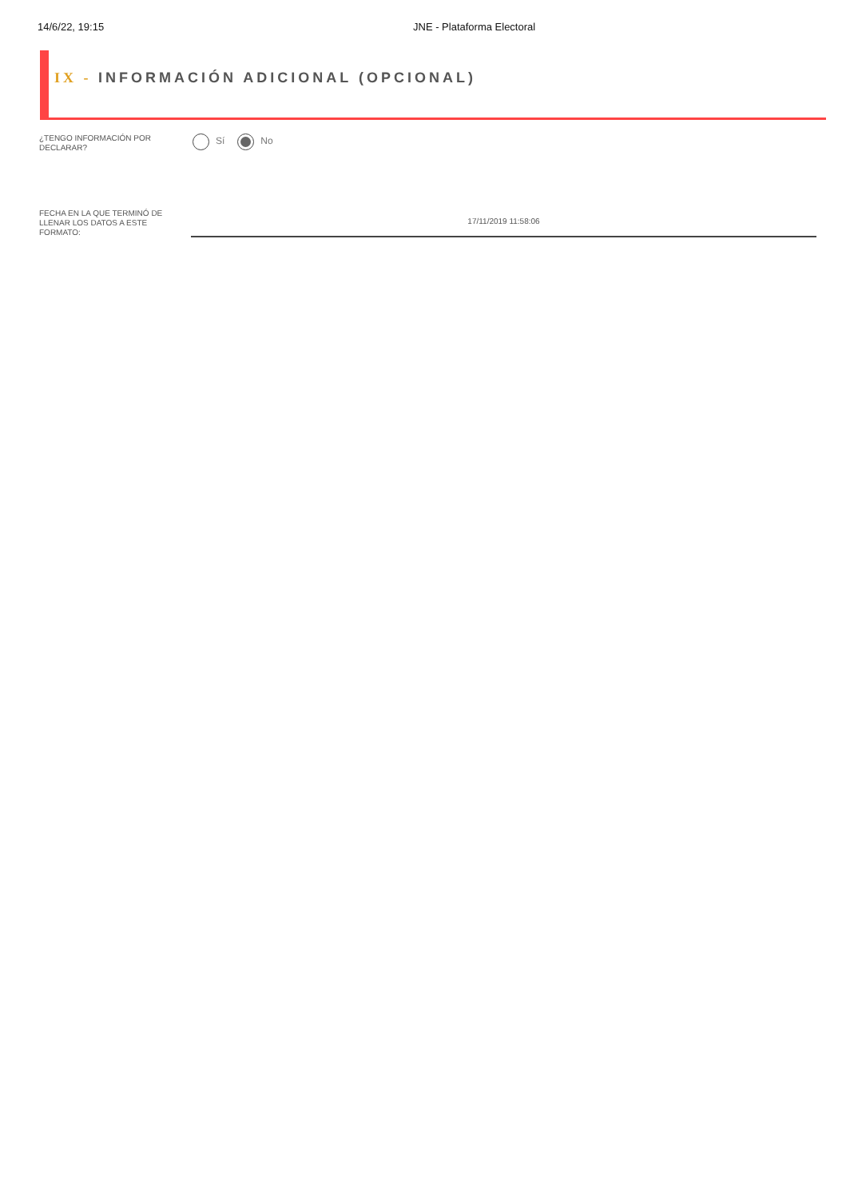14/6/22, 19:15 JNE - Plataforma Electoral
IX - INFORMACIÓN ADICIONAL (OPCIONAL)
¿TENGO INFORMACIÓN POR DECLARAR?
Sí No
FECHA EN LA QUE TERMINÓ DE LLENAR LOS DATOS A ESTE FORMATO:
17/11/2019 11:58:06